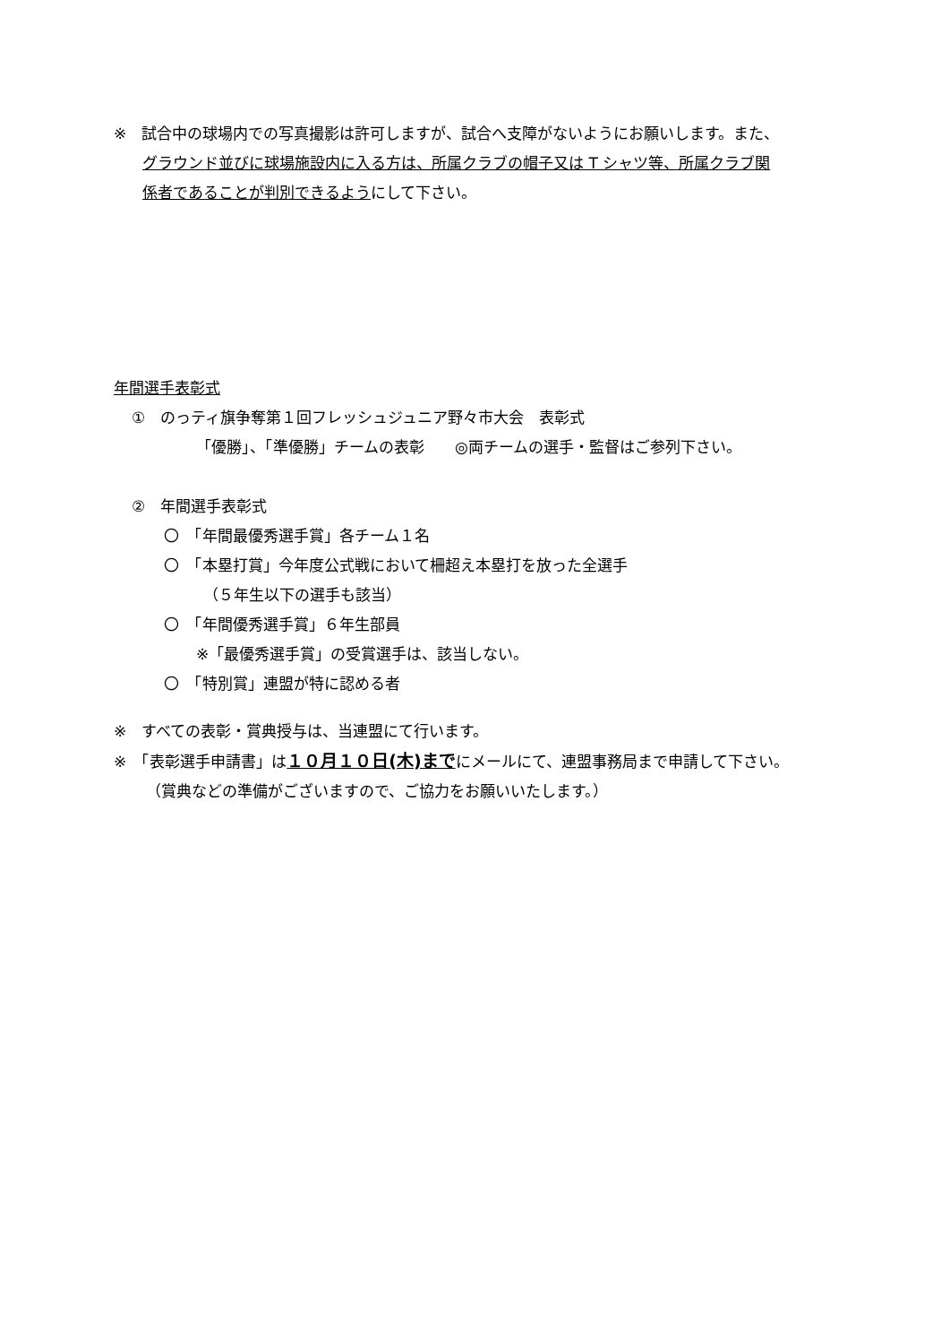※　試合中の球場内での写真撮影は許可しますが、試合へ支障がないようにお願いします。また、
グラウンド並びに球場施設内に入る方は、所属クラブの帽子又は T シャツ等、所属クラブ関
係者であることが判別できるようにして下さい。
年間選手表彰式
①　のっティ旗争奪第１回フレッシュジュニア野々市大会　表彰式
「優勝」、「準優勝」チームの表彰　　◎両チームの選手・監督はご参列下さい。
②　年間選手表彰式
〇　「年間最優秀選手賞」各チーム１名
〇　「本塁打賞」今年度公式戦において柵超え本塁打を放った全選手
（５年生以下の選手も該当）
〇　「年間優秀選手賞」６年生部員
※「最優秀選手賞」の受賞選手は、該当しない。
〇　「特別賞」連盟が特に認める者
※　すべての表彰・賞典授与は、当連盟にて行います。
※　「表彰選手申請書」は１０月１０日(木)までにメールにて、連盟事務局まで申請して下さい。
（賞典などの準備がございますので、ご協力をお願いいたします。）